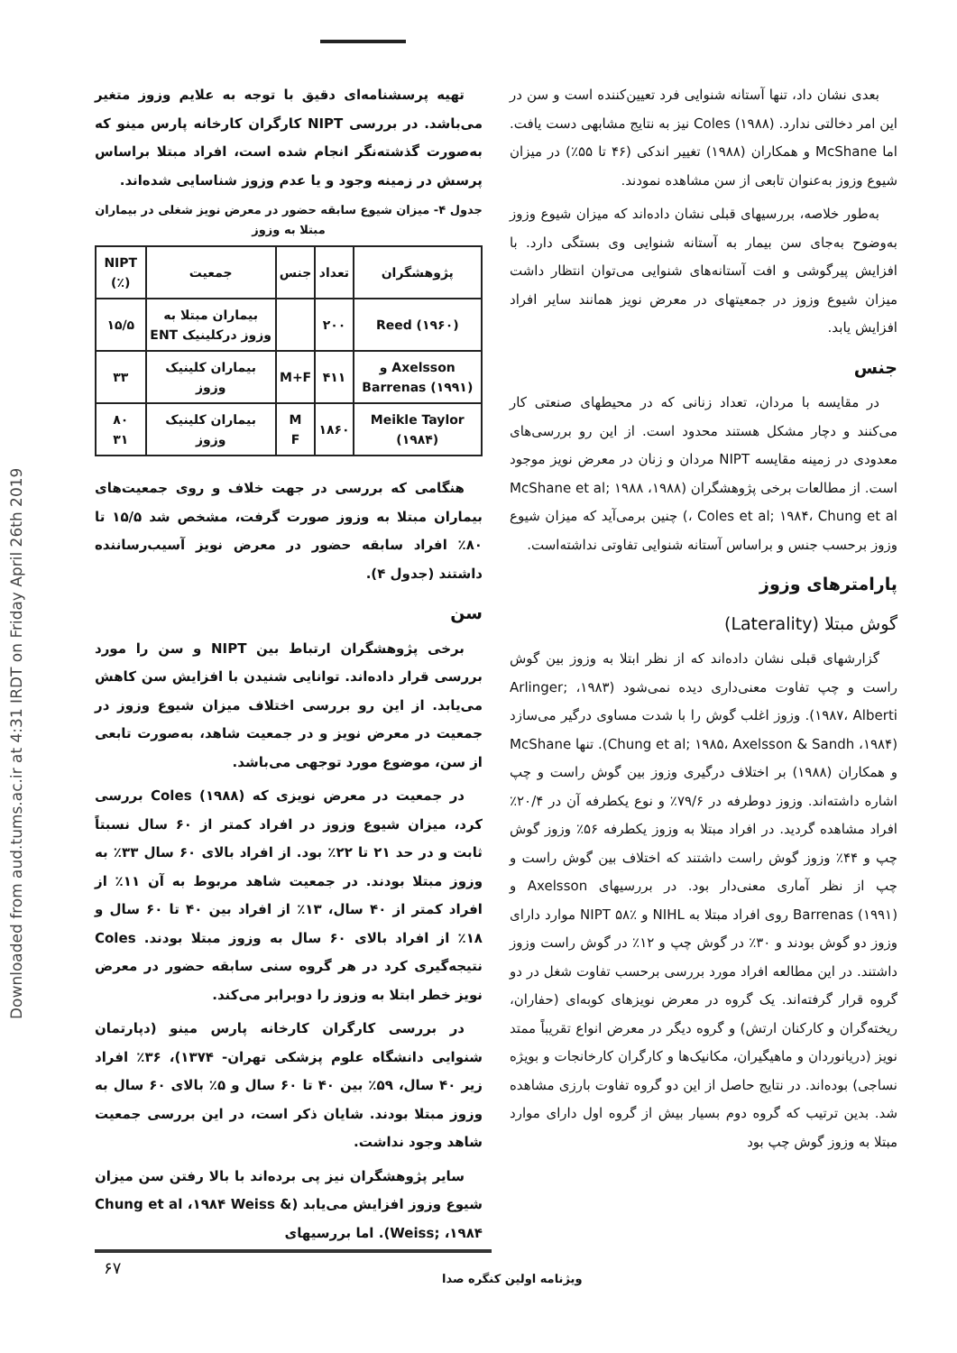Downloaded from aud.tums.ac.ir at 4:31 IRDT on Friday April 26th 2019
تهیه پرسشنامه‌ای دقیق با توجه به علایم وزوز متغیر می‌باشد. در بررسی NIPT کارگران کارخانه پارس مینو که به‌صورت گذشته‌نگر انجام شده است، افراد مبتلا براساس پرسش در زمینه وجود و یا عدم وزوز شناسایی شده‌اند.
جدول ۴- میزان شیوع سابقه حضور در معرض نویز شغلی در بیماران مبتلا به وزوز
| پژوهشگران | تعداد | جنس | جمعیت | NIPT (٪) |
| --- | --- | --- | --- | --- |
| Reed (۱۹۶۰) | ۲۰۰ | | بیماران مبتلا به وزوز درکلینیک ENT | ۱۵/۵ |
| Axelsson و Barrenas (۱۹۹۱) | ۴۱۱ | M+F | بیماران کلینیک وزوز | ۳۳ |
| Meikle Taylor (۱۹۸۴) | ۱۸۶۰ | M F | بیماران کلینیک وزوز | ۸۰ ۳۱ |
هنگامی که بررسی در جهت خلاف و روی جمعیت‌های بیماران مبتلا به وزوز صورت گرفت، مشخص شد ۱۵/۵ تا ۸۰٪ افراد سابقه حضور در معرض نویز آسیب‌رساننده داشتند (جدول ۴).
سن
برخی پژوهشگران ارتباط بین NIPT و سن را مورد بررسی قرار داده‌اند. توانایی شنیدن با افزایش سن کاهش می‌یابد. از این رو بررسی اختلاف میزان شیوع وزوز در جمعیت در معرض نویز و در جمعیت شاهد، به‌صورت تابعی از سن، موضوع مورد توجهی می‌باشد.
در جمعیت در معرض نویزی که Coles (۱۹۸۸) بررسی کرد، میزان شیوع وزوز در افراد کمتر از ۶۰ سال نسبتاً ثابت و در حد ۲۱ تا ۲۲٪ بود. از افراد بالای ۶۰ سال ۳۳٪ به وزوز مبتلا بودند. در جمعیت شاهد مربوط به آن ۱۱٪ از افراد کمتر از ۴۰ سال، ۱۳٪ از افراد بین ۴۰ تا ۶۰ سال و ۱۸٪ از افراد بالای ۶۰ سال به وزوز مبتلا بودند. Coles نتیجه‌گیری کرد در هر گروه سنی سابقه حضور در معرض نویز خطر ابتلا به وزوز را دوبرابر می‌کند.
در بررسی کارگران کارخانه پارس مینو (دپارتمان شنوایی دانشگاه علوم پزشکی تهران- ۱۳۷۴)، ۳۶٪ افراد زیر ۴۰ سال، ۵۹٪ بین ۴۰ تا ۶۰ سال و ۵٪ بالای ۶۰ سال به وزوز مبتلا بودند. شایان ذکر است، در این بررسی جمعیت شاهد وجود نداشت.
سایر پژوهشگران نیز پی برده‌اند با بالا رفتن سن میزان شیوع وزوز افزایش می‌یابد (Chung et al ،۱۹۸۴ Weiss & Weiss; ،۱۹۸۴). اما بررسیهای
بعدی نشان داد، تنها آستانه شنوایی فرد تعیین‌کننده است و سن در این امر دخالتی ندارد. Coles (۱۹۸۸) نیز به نتایج مشابهی دست یافت. اما McShane و همکاران (۱۹۸۸) تغییر اندکی (۴۶ تا ۵۵٪) در میزان شیوع وزوز به‌عنوان تابعی از سن مشاهده نمودند.
به‌طور خلاصه، بررسیهای قبلی نشان داده‌اند که میزان شیوع وزوز به‌وضوح به‌جای سن بیمار به آستانه شنوایی وی بستگی دارد. با افزایش پیرگوشی و افت آستانه‌های شنوایی می‌توان انتظار داشت میزان شیوع وزوز در جمعیتهای در معرض نویز همانند سایر افراد افزایش یابد.
جنس
در مقایسه با مردان، تعداد زنانی که در محیطهای صنعتی کار می‌کنند و دچار مشکل هستند محدود است. از این رو بررسی‌های معدودی در زمینه مقایسه NIPT مردان و زنان در معرض نویز موجود است. از مطالعات برخی پژوهشگران (۱۹۸۸، McShane et al; ۱۹۸۸ ، Coles et al; ۱۹۸۴، Chung et al) چنین برمی‌آید که میزان شیوع وزوز برحسب جنس و براساس آستانه شنوایی تفاوتی نداشته‌است.
پارامترهای وزوز
گوش مبتلا (Laterality)
گزارشهای قبلی نشان داده‌اند که از نظر ابتلا به وزوز بین گوش راست و چپ تفاوت معنی‌داری دیده نمی‌شود (۱۹۸۳، Arlinger; ۱۹۸۷، Alberti). وزوز اغلب گوش را با شدت مساوی درگیر می‌سازد (۱۹۸۴، Chung et al; ۱۹۸۵، Axelsson & Sandh). تنها McShane و همکاران (۱۹۸۸) بر اختلاف درگیری وزوز بین گوش راست و چپ اشاره داشته‌اند. وزوز دوطرفه در ۷۹/۶٪ و نوع یکطرفه آن در ۲۰/۴٪ افراد مشاهده گردید. در افراد مبتلا به وزوز یکطرفه ۵۶٪ وزوز گوش چپ و ۴۴٪ وزوز گوش راست داشتند که اختلاف بین گوش راست و چپ از نظر آماری معنی‌دار بود. در بررسیهای Axelsson و Barrenas (۱۹۹۱) روی افراد مبتلا به NIHL و NIPT ۵۸٪ موارد دارای وزوز دو گوش بودند و ۳۰٪ در گوش چپ و ۱۲٪ در گوش راست وزوز داشتند. در این مطالعه افراد مورد بررسی برحسب تفاوت شغل در دو گروه قرار گرفته‌اند. یک گروه در معرض نویزهای کوبه‌ای (حفاران، ریخته‌گران و کارکنان ارتش) و گروه دیگر در معرض انواع تقریباً ممتد نویز (دریانوردان و ماهیگیران، مکانیک‌ها و کارگران کارخانجات و بویژه نساجی) بوده‌اند. در نتایج حاصل از این دو گروه تفاوت بارزی مشاهده شد. بدین ترتیب که گروه دوم بسیار بیش از گروه اول دارای موارد مبتلا به وزوز گوش چپ بود
۶۷
ویژنامه اولین کنگره صدا